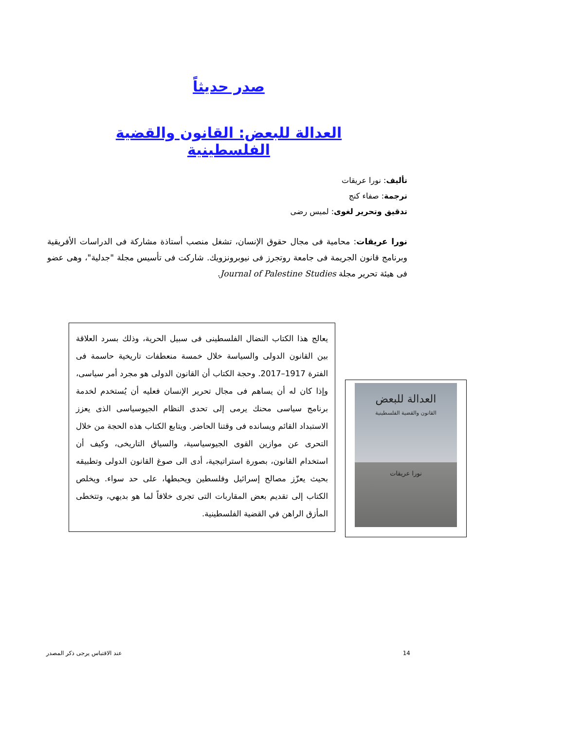صدر حديثاً
العدالة للبعض: القانون والقضية الفلسطينية
تأليف: نورا عريقات
ترجمة: صفاء كنج
تدقيق وتحرير لغوى: لميس رضى
نورا عريقات: محامية فى مجال حقوق الإنسان، تشغل منصب أستاذة مشاركة فى الدراسات الأفريقية وبرنامج قانون الجريمة فى جامعة روتجرز فى نيوبرونزويك. شاركت فى تأسيس مجلة "جدلية"، وهى عضو فى هيئة تحرير مجلة Journal of Palestine Studies.
يعالج هذا الكتاب النضال الفلسطينى فى سبيل الحرية، وذلك بسرد العلاقة بين القانون الدولى والسياسة خلال خمسة منعطفات تاريخية حاسمة فى الفترة 1917–2017. وحجة الكتاب أن القانون الدولى هو مجرد أمر سياسى، وإذا كان له أن يساهم فى مجال تحرير الإنسان فعليه أن يُستخدم لخدمة برنامج سياسى محنك يرمى إلى تحدى النظام الجيوسياسى الذى يعزز الاستبداد القائم ويسانده فى وقتنا الحاضر. ويتابع الكتاب هذه الحجة من خلال التحرى عن موازين القوى الجيوسياسية، والسياق التاريخى، وكيف أن استخدام القانون، بصورة استراتيجية، أدى الى صوغ القانون الدولى وتطبيقه بحيث يعزّز مصالح إسرائيل وفلسطين ويحبطها، على حد سواء. ويخلص الكتاب إلى تقديم بعض المقاربات التى تجرى خلافاً لما هو بديهي، وتتخطى المأزق الراهن في القضية الفلسطينية.
العدالة للبعض
القانون والقضية الفلسطينية
نورا عريقات
14 عند الاقتباس يرجى ذكر المصدر